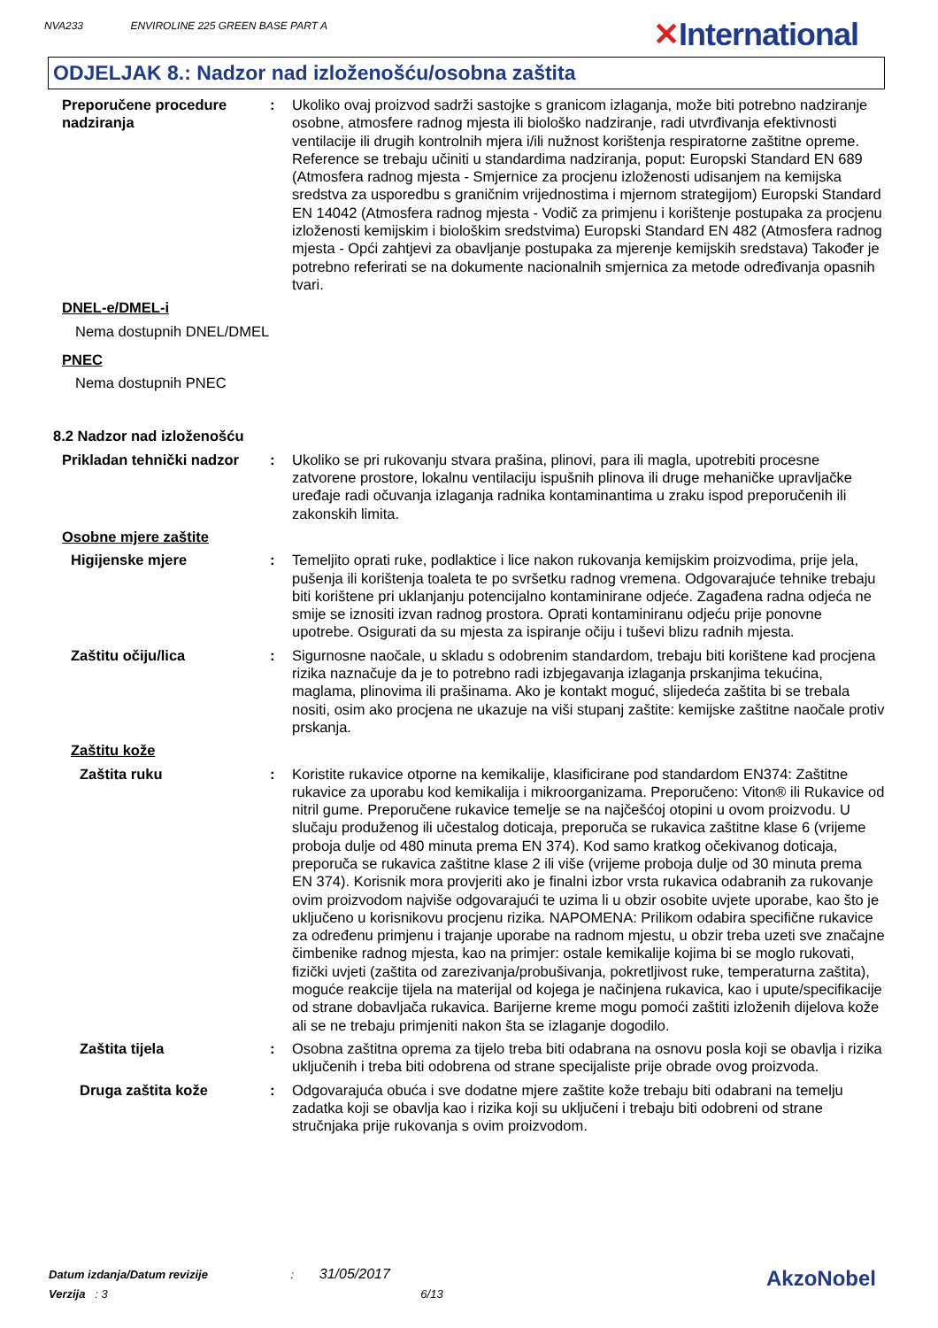NVA233 ENVIROLINE 225 GREEN BASE PART A ✕International
ODJELJAK 8.: Nadzor nad izloženošću/osobna zaštita
Preporučene procedure nadziranja
: Ukoliko ovaj proizvod sadrži sastojke s granicom izlaganja, može biti potrebno nadziranje osobne, atmosfere radnog mjesta ili biološko nadziranje, radi utvrđivanja efektivnosti ventilacije ili drugih kontrolnih mjera i/ili nužnost korištenja respiratorne zaštitne opreme. Reference se trebaju učiniti u standardima nadziranja, poput: Europski Standard EN 689 (Atmosfera radnog mjesta - Smjernice za procjenu izloženosti udisanjem na kemijska sredstva za usporedbu s graničnim vrijednostima i mjernom strategijom) Europski Standard EN 14042 (Atmosfera radnog mjesta - Vodič za primjenu i korištenje postupaka za procjenu izloženosti kemijskim i biološkim sredstvima) Europski Standard EN 482 (Atmosfera radnog mjesta - Opći zahtjevi za obavljanje postupaka za mjerenje kemijskih sredstava) Također je potrebno referirati se na dokumente nacionalnih smjernica za metode određivanja opasnih tvari.
DNEL-e/DMEL-i
Nema dostupnih DNEL/DMEL
PNEC
Nema dostupnih PNEC
8.2 Nadzor nad izloženošću
Prikladan tehnički nadzor
: Ukoliko se pri rukovanju stvara prašina, plinovi, para ili magla, upotrebiti procesne zatvorene prostore, lokalnu ventilaciju ispušnih plinova ili druge mehaničke upravljačke uređaje radi očuvanja izlaganja radnika kontaminantima u zraku ispod preporučenih ili zakonskih limita.
Osobne mjere zaštite
Higijenske mjere : Temeljito oprati ruke, podlaktice i lice nakon rukovanja kemijskim proizvodima, prije jela, pušenja ili korištenja toaleta te po svršetku radnog vremena. Odgovarajuće tehnike trebaju biti korištene pri uklanjanju potencijalno kontaminirane odjeće. Zagađena radna odjeća ne smije se iznositi izvan radnog prostora. Oprati kontaminiranu odjeću prije ponovne upotrebe. Osigurati da su mjesta za ispiranje očiju i tuševi blizu radnih mjesta.
Zaštitu očiju/lica : Sigurnosne naočale, u skladu s odobrenim standardom, trebaju biti korištene kad procjena rizika naznačuje da je to potrebno radi izbjegavanja izlaganja prskanjima tekućina, maglama, plinovima ili prašinama. Ako je kontakt moguć, slijedeća zaštita bi se trebala nositi, osim ako procjena ne ukazuje na viši stupanj zaštite: kemijske zaštitne naočale protiv prskanja.
Zaštitu kože
Zaštita ruku : Koristite rukavice otporne na kemikalije, klasificirane pod standardom EN374: Zaštitne rukavice za uporabu kod kemikalija i mikroorganizama. Preporučeno: Viton® ili Rukavice od nitril gume. Preporučene rukavice temelje se na najčešćoj otopini u ovom proizvodu. U slučaju produženog ili učestalog doticaja, preporuča se rukavica zaštitne klase 6 (vrijeme proboja dulje od 480 minuta prema EN 374). Kod samo kratkog očekivanog doticaja, preporuča se rukavica zaštitne klase 2 ili više (vrijeme proboja dulje od 30 minuta prema EN 374). Korisnik mora provjeriti ako je finalni izbor vrsta rukavica odabranih za rukovanje ovim proizvodom najviše odgovarajući te uzima li u obzir osobite uvjete uporabe, kao što je uključeno u korisnikovu procjenu rizika. NAPOMENA: Prilikom odabira specifične rukavice za određenu primjenu i trajanje uporabe na radnom mjestu, u obzir treba uzeti sve značajne čimbenike radnog mjesta, kao na primjer: ostale kemikalije kojima bi se moglo rukovati, fizički uvjeti (zaštita od zarezivanja/probušivanja, pokretljivost ruke, temperaturna zaštita), moguće reakcije tijela na materijal od kojega je načinjena rukavica, kao i upute/specifikacije od strane dobavljača rukavica. Barijerne kreme mogu pomoći zaštiti izloženih dijelova kože ali se ne trebaju primjeniti nakon šta se izlaganje dogodilo.
Zaštita tijela : Osobna zaštitna oprema za tijelo treba biti odabrana na osnovu posla koji se obavlja i rizika uključenih i treba biti odobrena od strane specijaliste prije obrade ovog proizvoda.
Druga zaštita kože : Odgovarajuća obuća i sve dodatne mjere zaštite kože trebaju biti odabrani na temelju zadatka koji se obavlja kao i rizika koji su uključeni i trebaju biti odobreni od strane stručnjaka prije rukovanja s ovim proizvodom.
Datum izdanja/Datum revizije : 31/05/2017
Verzija : 3 6/13
AkzoNobel